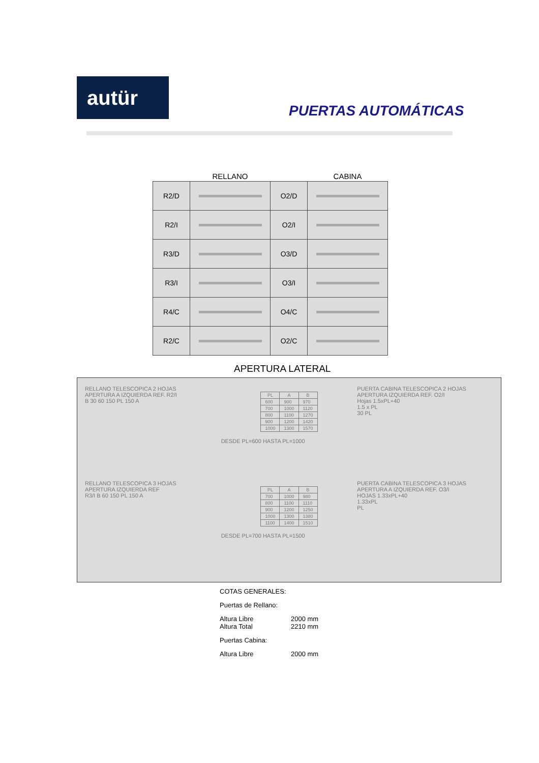autür
PUERTAS AUTOMÁTICAS
| | RELLANO | | CABINA |
| --- | --- | --- | --- |
| R2/D | | O2/D | |
| R2/I | | O2/I | |
| R3/D | | O3/D | |
| R3/I | | O3/I | |
| R4/C | | O4/C | |
| R2/C | | O2/C | |
APERTURA LATERAL
RELLANO TELESCOPICA 2 HOJAS
APERTURA A IZQUIERDA REF. R2/I
B 30 60 150 PL 150 A
| PL | A | B |
| --- | --- | --- |
| 600 | 900 | 970 |
| 700 | 1000 | 1120 |
| 800 | 1100 | 1270 |
| 900 | 1200 | 1420 |
| 1000 | 1300 | 1570 |
DESDE PL=600 HASTA PL=1000
PUERTA CABINA TELESCOPICA 2 HOJAS
APERTURA IZQUIERDA REF. O2/I
Hojas 1.5xPL+40
1.5 x PL
30 PL
RELLANO TELESCOPICA 3 HOJAS
APERTURA IZQUIERDA REF
R3/I B 60 150 PL 150 A
| PL | A | B |
| --- | --- | --- |
| 700 | 1000 | 980 |
| 800 | 1100 | 1110 |
| 900 | 1200 | 1250 |
| 1000 | 1300 | 1380 |
| 1100 | 1400 | 1510 |
DESDE PL=700 HASTA PL=1500
PUERTA CABINA TELESCOPICA 3 HOJAS
APERTURA A IZQUIERDA REF. O3/I
HOJAS 1.33xPL+40
1.33xPL
PL
COTAS GENERALES:
Puertas de Rellano:
Altura Libre 2000 mm
Altura Total 2210 mm
Puertas Cabina:
Altura Libre 2000 mm